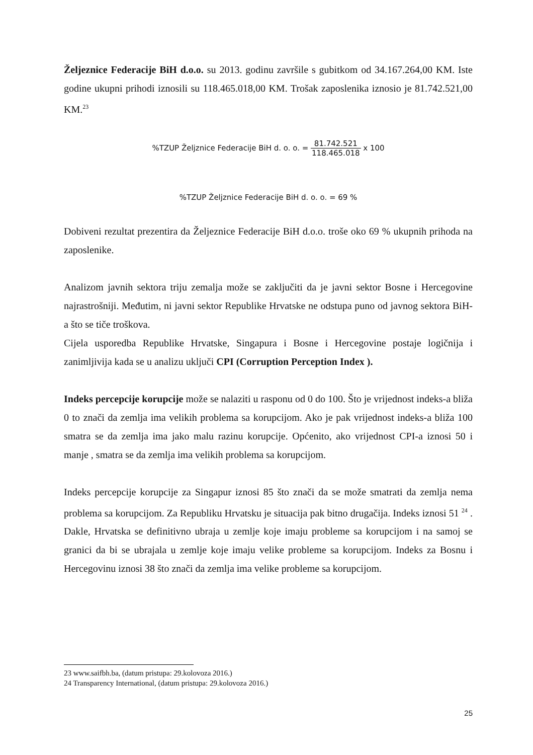Željeznice Federacije BiH d.o.o. su 2013. godinu završile s gubitkom od 34.167.264,00 KM. Iste godine ukupni prihodi iznosili su 118.465.018,00 KM. Trošak zaposlenika iznosio je 81.742.521,00 KM.<sup>23</sup>
%TZUP Željznice Federacije BiH d. o. o. = 81.742.521 118.465.018 x 100
%TZUP Željznice Federacije BiH d. o. o. = 69 %
Dobiveni rezultat prezentira da Željeznice Federacije BiH d.o.o. troše oko 69 % ukupnih prihoda na zaposlenike.
Analizom javnih sektora triju zemalja može se zaključiti da je javni sektor Bosne i Hercegovine najrastrošniji. Međutim, ni javni sektor Republike Hrvatske ne odstupa puno od javnog sektora BiH-a što se tiče troškova.
Cijela usporedba Republike Hrvatske, Singapura i Bosne i Hercegovine postaje logičnija i zanimljivija kada se u analizu uključi CPI (Corruption Perception Index ).
Indeks percepcije korupcije može se nalaziti u rasponu od 0 do 100. Što je vrijednost indeks-a bliža 0 to znači da zemlja ima velikih problema sa korupcijom. Ako je pak vrijednost indeks-a bliža 100 smatra se da zemlja ima jako malu razinu korupcije. Općenito, ako vrijednost CPI-a iznosi 50 i manje , smatra se da zemlja ima velikih problema sa korupcijom.
Indeks percepcije korupcije za Singapur iznosi 85 što znači da se može smatrati da zemlja nema problema sa korupcijom. Za Republiku Hrvatsku je situacija pak bitno drugačija. Indeks iznosi 51 <sup>24</sup> . Dakle, Hrvatska se definitivno ubraja u zemlje koje imaju probleme sa korupcijom i na samoj se granici da bi se ubrajala u zemlje koje imaju velike probleme sa korupcijom. Indeks za Bosnu i Hercegovinu iznosi 38 što znači da zemlja ima velike probleme sa korupcijom.
23 www.saifbh.ba, (datum pristupa: 29.kolovoza 2016.)
24 Transparency International, (datum pristupa: 29.kolovoza 2016.)
25